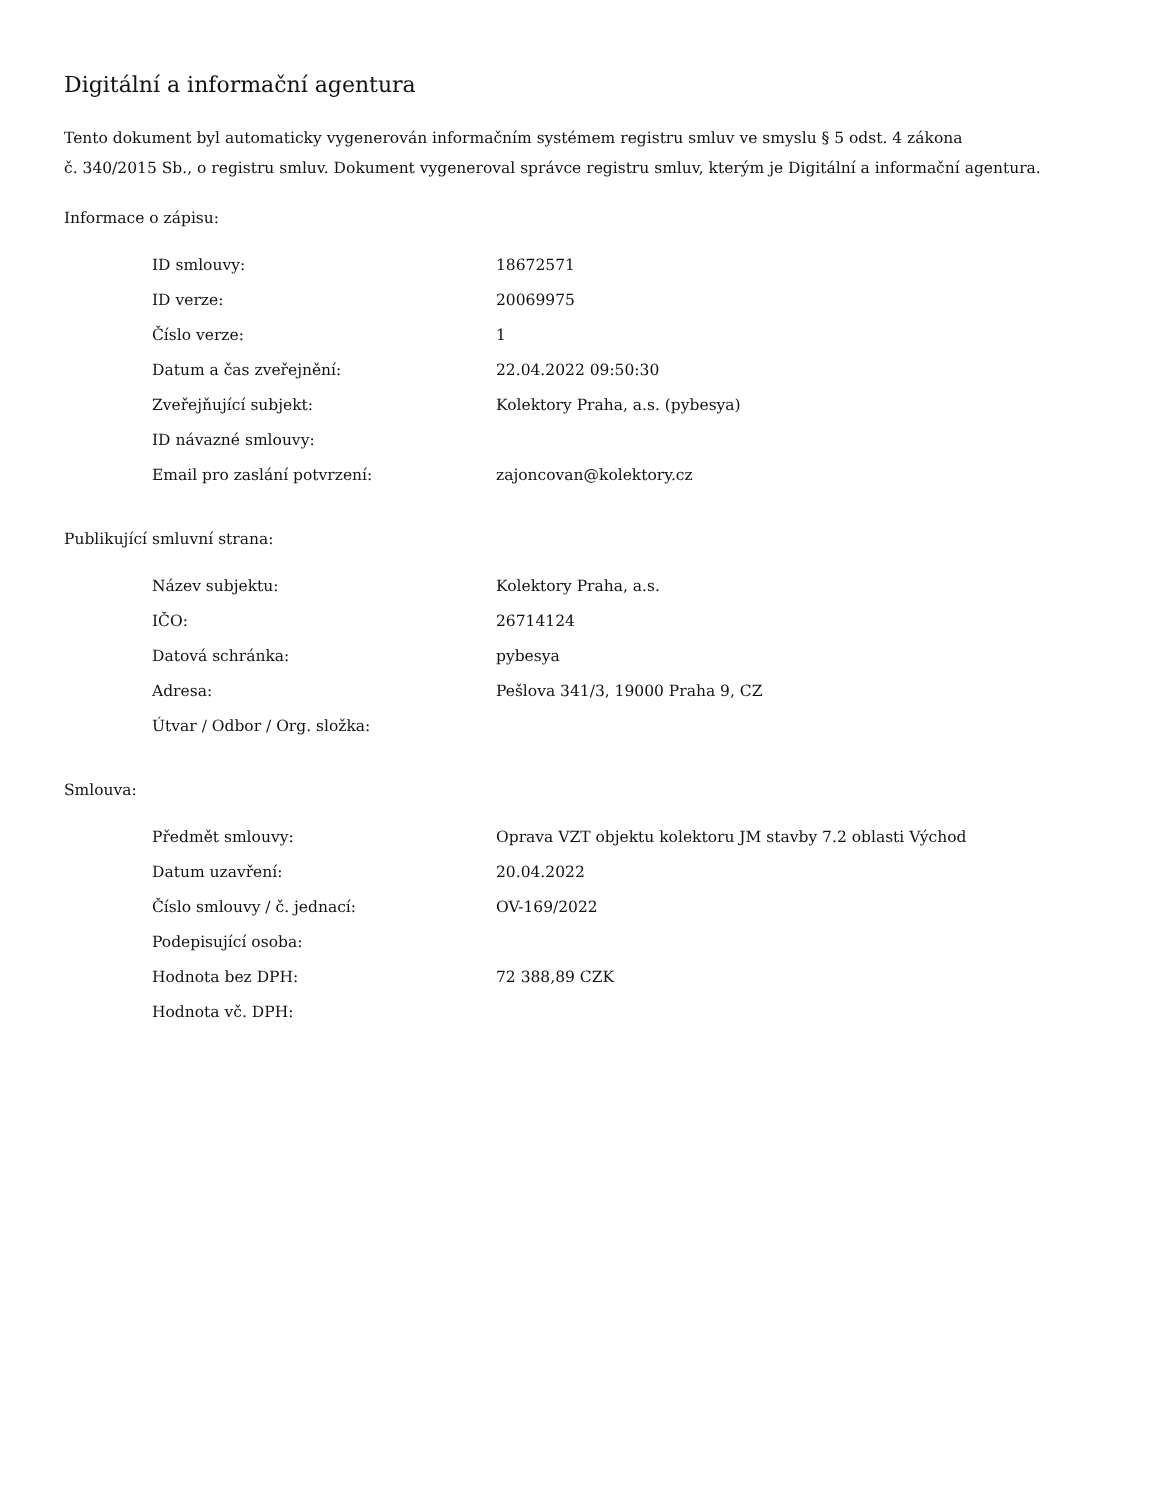Digitální a informační agentura
Tento dokument byl automaticky vygenerován informačním systémem registru smluv ve smyslu § 5 odst. 4 zákona
č. 340/2015 Sb., o registru smluv. Dokument vygeneroval správce registru smluv, kterým je Digitální a informační agentura.
Informace o zápisu:
| ID smlouvy: | 18672571 |
| ID verze: | 20069975 |
| Číslo verze: | 1 |
| Datum a čas zveřejnění: | 22.04.2022 09:50:30 |
| Zveřejňující subjekt: | Kolektory Praha, a.s. (pybesya) |
| ID návazné smlouvy: | |
| Email pro zaslání potvrzení: | zajoncovan@kolektory.cz |
Publikující smluvní strana:
| Název subjektu: | Kolektory Praha, a.s. |
| IČO: | 26714124 |
| Datová schránka: | pybesya |
| Adresa: | Pešlova 341/3, 19000 Praha 9, CZ |
| Útvar / Odbor / Org. složka: | |
Smlouva:
| Předmět smlouvy: | Oprava VZT objektu kolektoru JM stavby 7.2 oblasti Východ |
| Datum uzavření: | 20.04.2022 |
| Číslo smlouvy / č. jednací: | OV-169/2022 |
| Podepisující osoba: | |
| Hodnota bez DPH: | 72 388,89 CZK |
| Hodnota vč. DPH: | |